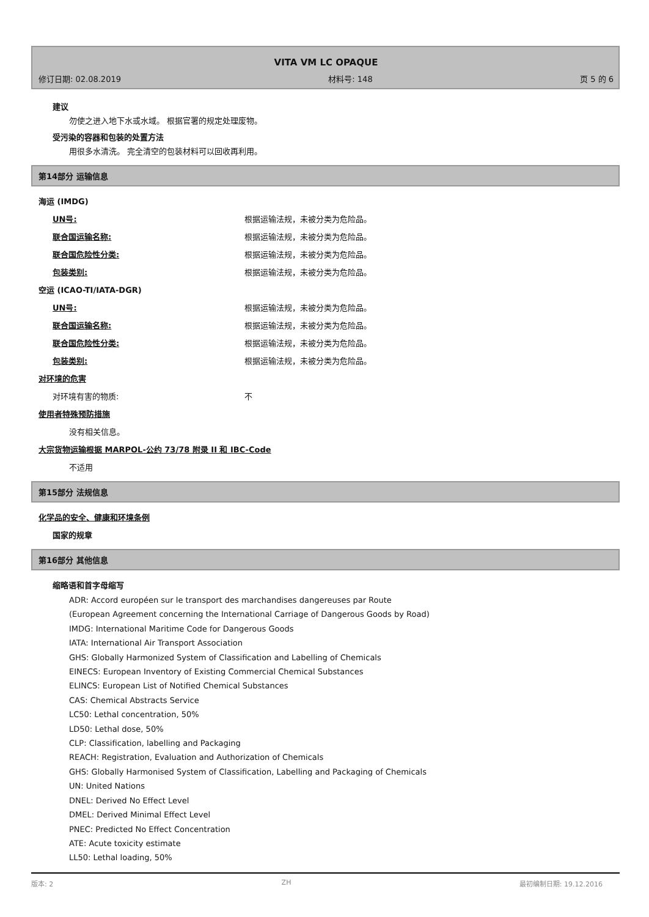VITA VM LC OPAQUE
修订日期: 02.08.2019 材料号: 148 页 5 的 6
建议
勿使之进入地下水或水域。 根据官署的规定处理废物。
受污染的容器和包装的处置方法
用很多水清洗。 完全清空的包装材料可以回收再利用。
第14部分 运输信息
海运 (IMDG)
UN号: 根据运输法规，未被分类为危险品。
联合国运输名称: 根据运输法规，未被分类为危险品。
联合国危险性分类: 根据运输法规，未被分类为危险品。
包装类别: 根据运输法规，未被分类为危险品。
空运 (ICAO-TI/IATA-DGR)
UN号: 根据运输法规，未被分类为危险品。
联合国运输名称: 根据运输法规，未被分类为危险品。
联合国危险性分类: 根据运输法规，未被分类为危险品。
包装类别: 根据运输法规，未被分类为危险品。
对环境的危害
对环境有害的物质: 不
使用者特殊预防措施
没有相关信息。
大宗货物运输根据 MARPOL-公约 73/78 附录 II 和 IBC-Code
不适用
第15部分 法规信息
化学品的安全、健康和环境条例
国家的规章
第16部分 其他信息
缩略语和首字母缩写
ADR: Accord européen sur le transport des marchandises dangereuses par Route
(European Agreement concerning the International Carriage of Dangerous Goods by Road)
IMDG: International Maritime Code for Dangerous Goods
IATA: International Air Transport Association
GHS: Globally Harmonized System of Classification and Labelling of Chemicals
EINECS: European Inventory of Existing Commercial Chemical Substances
ELINCS: European List of Notified Chemical Substances
CAS: Chemical Abstracts Service
LC50: Lethal concentration, 50%
LD50: Lethal dose, 50%
CLP: Classification, labelling and Packaging
REACH: Registration, Evaluation and Authorization of Chemicals
GHS: Globally Harmonised System of Classification, Labelling and Packaging of Chemicals
UN: United Nations
DNEL: Derived No Effect Level
DMEL: Derived Minimal Effect Level
PNEC: Predicted No Effect Concentration
ATE: Acute toxicity estimate
LL50: Lethal loading, 50%
版本: 2 ZH 最初编制日期: 19.12.2016